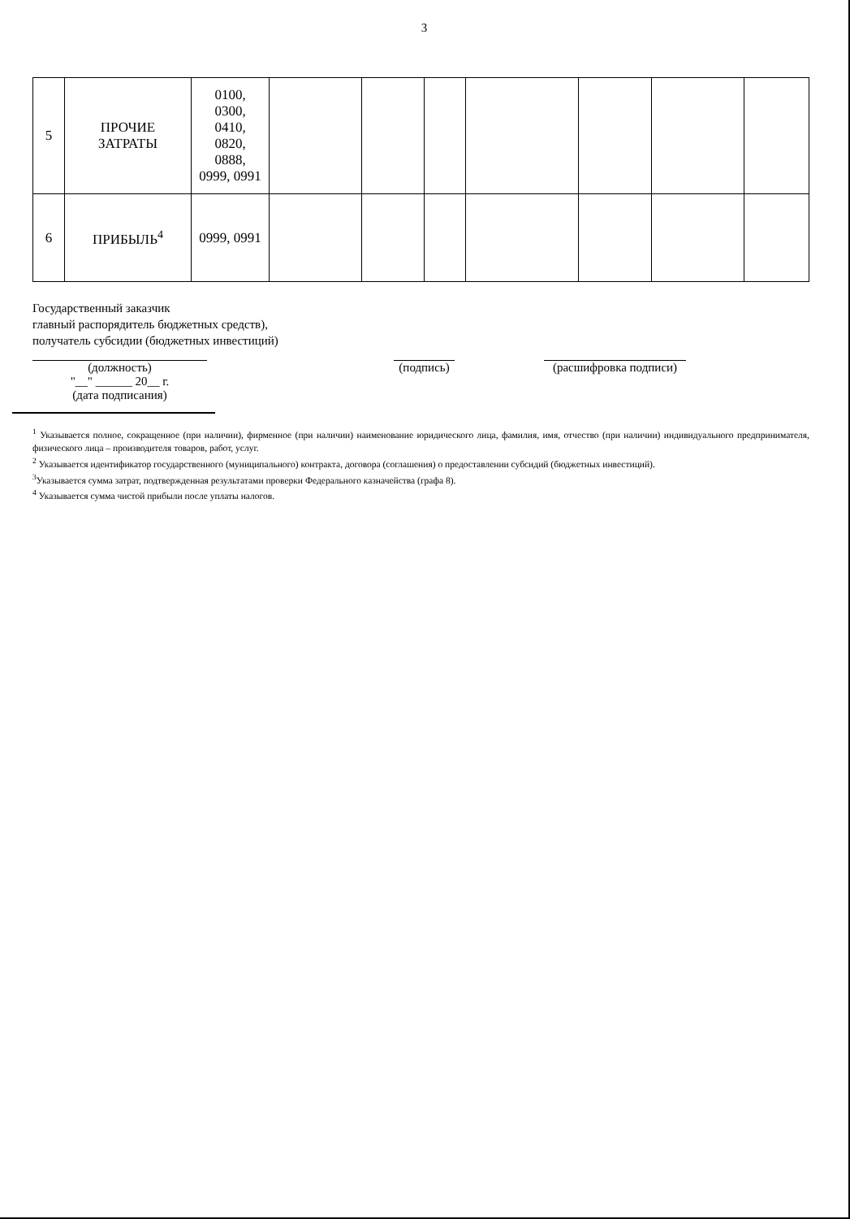3
| 5 | ПРОЧИЕ ЗАТРАТЫ | 0100, 0300, 0410, 0820, 0888, 0999, 0991 | | | | | | | |
| 6 | ПРИБЫЛЬ<sup>4</sup> | 0999, 0991 | | | | | | | |
Государственный заказчик
главный распорядитель бюджетных средств),
получатель субсидии (бюджетных инвестиций)
(должность)
"__" ______ 20__ г.
(дата подписания)
(подпись)
(расшифровка подписи)
<sup>1</sup> Указывается полное, сокращенное (при наличии), фирменное (при наличии) наименование юридического лица, фамилия, имя, отчество (при наличии) индивидуального предпринимателя, физического лица – производителя товаров, работ, услуг.
<sup>2</sup> Указывается идентификатор государственного (муниципального) контракта, договора (соглашения) о предоставлении субсидий (бюджетных инвестиций).
<sup>3</sup> Указывается сумма затрат, подтвержденная результатами проверки Федерального казначейства (графа 8).
<sup>4</sup> Указывается сумма чистой прибыли после уплаты налогов.